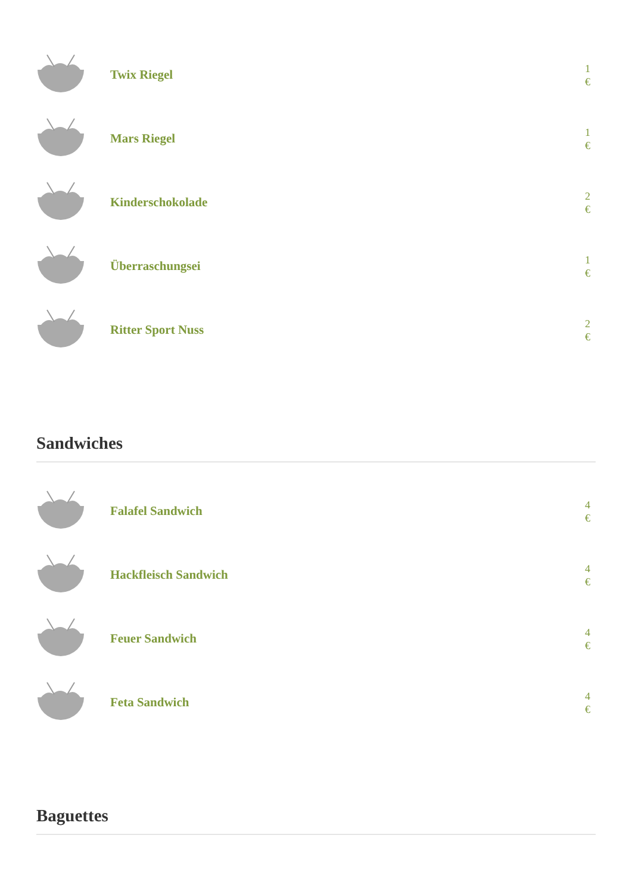Twix Riegel
1
€
Mars Riegel
1
€
Kinderschokolade
2
€
Überraschungsei
1
€
Ritter Sport Nuss
2
€
Sandwiches
Falafel Sandwich
4
€
Hackfleisch Sandwich
4
€
Feuer Sandwich
4
€
Feta Sandwich
4
€
Baguettes